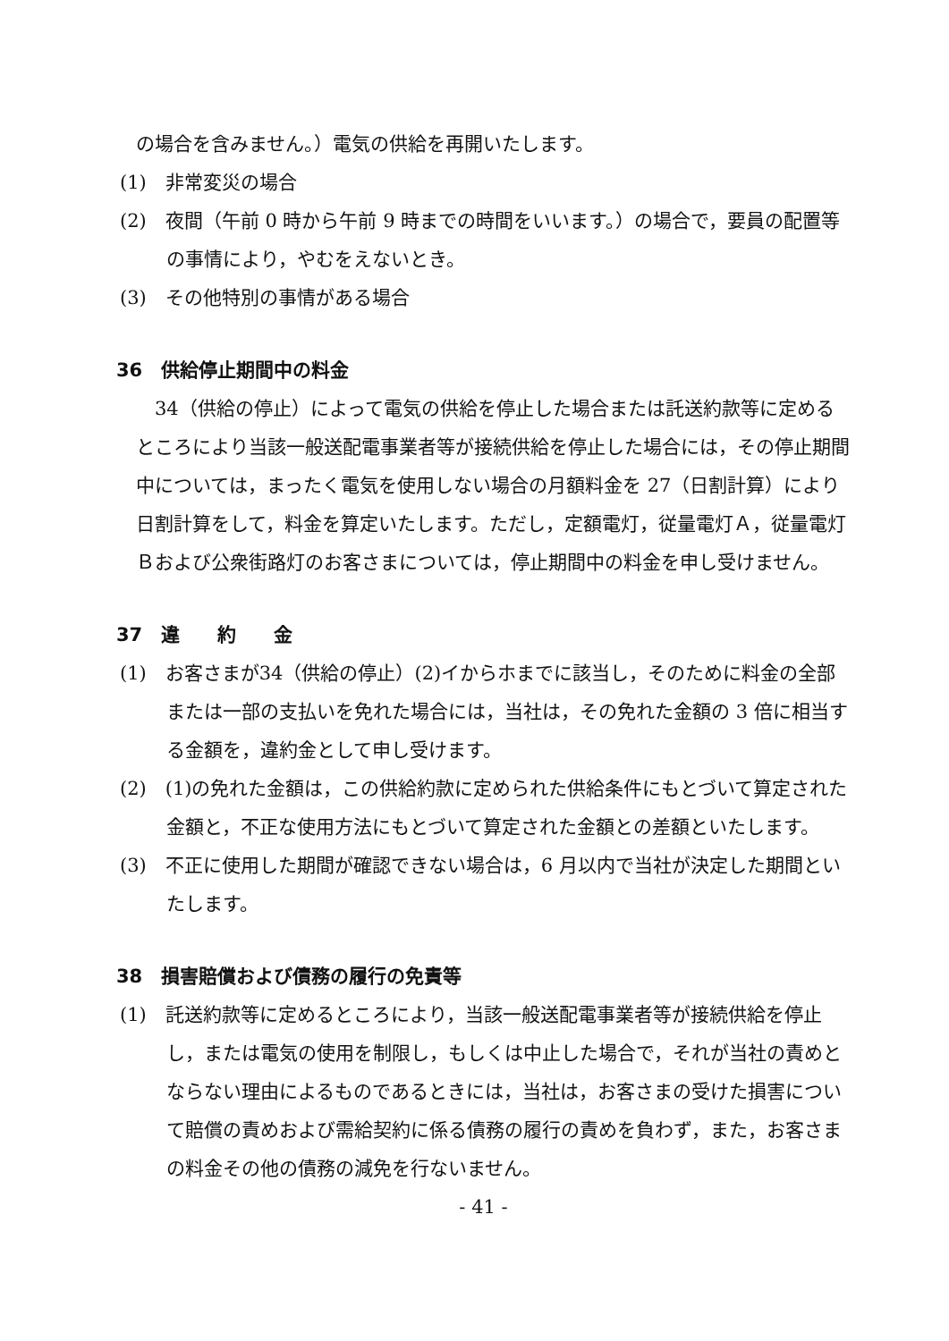の場合を含みません。）電気の供給を再開いたします。
(1)　非常変災の場合
(2)　夜間（午前 0 時から午前 9 時までの時間をいいます。）の場合で，要員の配置等の事情により，やむをえないとき。
(3)　その他特別の事情がある場合
36　供給停止期間中の料金
　34（供給の停止）によって電気の供給を停止した場合または託送約款等に定めるところにより当該一般送配電事業者等が接続供給を停止した場合には，その停止期間中については，まったく電気を使用しない場合の月額料金を 27（日割計算）により日割計算をして，料金を算定いたします。ただし，定額電灯，従量電灯Ａ，従量電灯Ｂおよび公衆街路灯のお客さまについては，停止期間中の料金を申し受けません。
37　違　　約　　金
(1)　お客さまが34（供給の停止）(2)イからホまでに該当し，そのために料金の全部または一部の支払いを免れた場合には，当社は，その免れた金額の 3 倍に相当する金額を，違約金として申し受けます。
(2)　(1)の免れた金額は，この供給約款に定められた供給条件にもとづいて算定された金額と，不正な使用方法にもとづいて算定された金額との差額といたします。
(3)　不正に使用した期間が確認できない場合は，6 月以内で当社が決定した期間といたします。
38　損害賠償および債務の履行の免責等
(1)　託送約款等に定めるところにより，当該一般送配電事業者等が接続供給を停止し，または電気の使用を制限し，もしくは中止した場合で，それが当社の責めとならない理由によるものであるときには，当社は，お客さまの受けた損害について賠償の責めおよび需給契約に係る債務の履行の責めを負わず，また，お客さまの料金その他の債務の減免を行ないません。
- 41 -